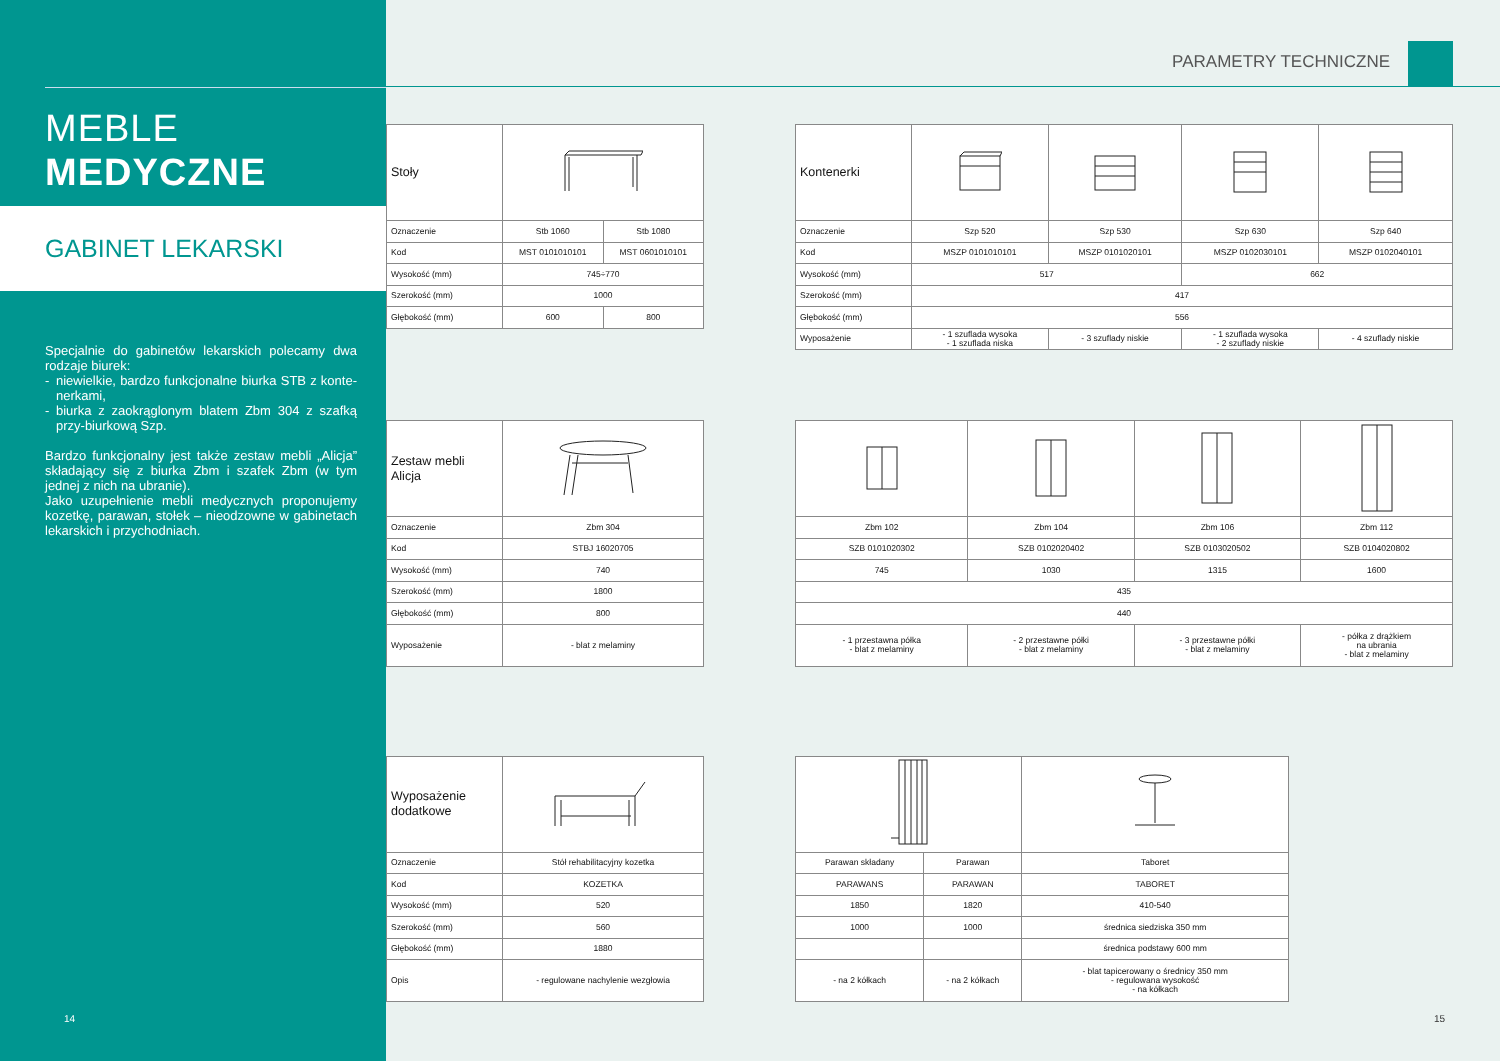MEBLE
MEDYCZNE
GABINET LEKARSKI
Specjalnie do gabinetów lekarskich polecamy dwa rodzaje biurek:
- niewielkie, bardzo funkcjonalne biurka STB z konte-nerkami,
- biurka z zaokrąglonym blatem Zbm 304 z szafką przy-biurkową Szp.
Bardzo funkcjonalny jest także zestaw mebli „Alicja” składający się z biurka Zbm i szafek Zbm (w tym jednej z nich na ubranie).
Jako uzupełnienie mebli medycznych proponujemy kozetkę, parawan, stołek – nieodzowne w gabinetach lekarskich i przychodniach.
14
PARAMETRY TECHNICZNE
| Stoły | | |
| Oznaczenie | Stb 1060 | Stb 1080 |
| Kod | MST 0101010101 | MST 0601010101 |
| Wysokość (mm) | 745÷770 | |
| Szerokość (mm) | 1000 | |
| Głębokość (mm) | 600 | 800 |
| Kontenerki | | | | |
| Oznaczenie | Szp 520 | Szp 530 | Szp 630 | Szp 640 |
| Kod | MSZP 0101010101 | MSZP 0101020101 | MSZP 0102030101 | MSZP 0102040101 |
| Wysokość (mm) | 517 | | 662 | |
| Szerokość (mm) | 417 | | | |
| Głębokość (mm) | 556 | | | |
| Wyposażenie | - 1 szuflada wysoka - 1 szuflada niska | - 3 szuflady niskie | - 1 szuflada wysoka - 2 szuflady niskie | - 4 szuflady niskie |
| Zestaw mebli Alicja | |
| Oznaczenie | Zbm 304 |
| Kod | STBJ 16020705 |
| Wysokość (mm) | 740 |
| Szerokość (mm) | 1800 |
| Głębokość (mm) | 800 |
| Wyposażenie | - blat z melaminy |
| Zbm 102 | Zbm 104 | Zbm 106 | Zbm 112 |
| SZB 0101020302 | SZB 0102020402 | SZB 0103020502 | SZB 0104020802 |
| 745 | 1030 | 1315 | 1600 |
| 435 | | | |
| 440 | | | |
| - 1 przestawna półka - blat z melaminy | - 2 przestawne półki - blat z melaminy | - 3 przestawne półki - blat z melaminy | - półka z drążkiem na ubrania - blat z melaminy |
| Wyposażenie dodatkowe | |
| Oznaczenie | Stół rehabilitacyjny kozetka |
| Kod | KOZETKA |
| Wysokość (mm) | 520 |
| Szerokość (mm) | 560 |
| Głębokość (mm) | 1880 |
| Opis | - regulowane nachylenie wezgłowia |
| Parawan składany | Parawan | Taboret |
| PARAWANS | PARAWAN | TABORET |
| 1850 | 1820 | 410-540 |
| 1000 | 1000 | średnica siedziska 350 mm |
| | | średnica podstawy 600 mm |
| - na 2 kółkach | - na 2 kółkach | - blat tapicerowany o średnicy 350 mm - regulowana wysokość - na kółkach |
15